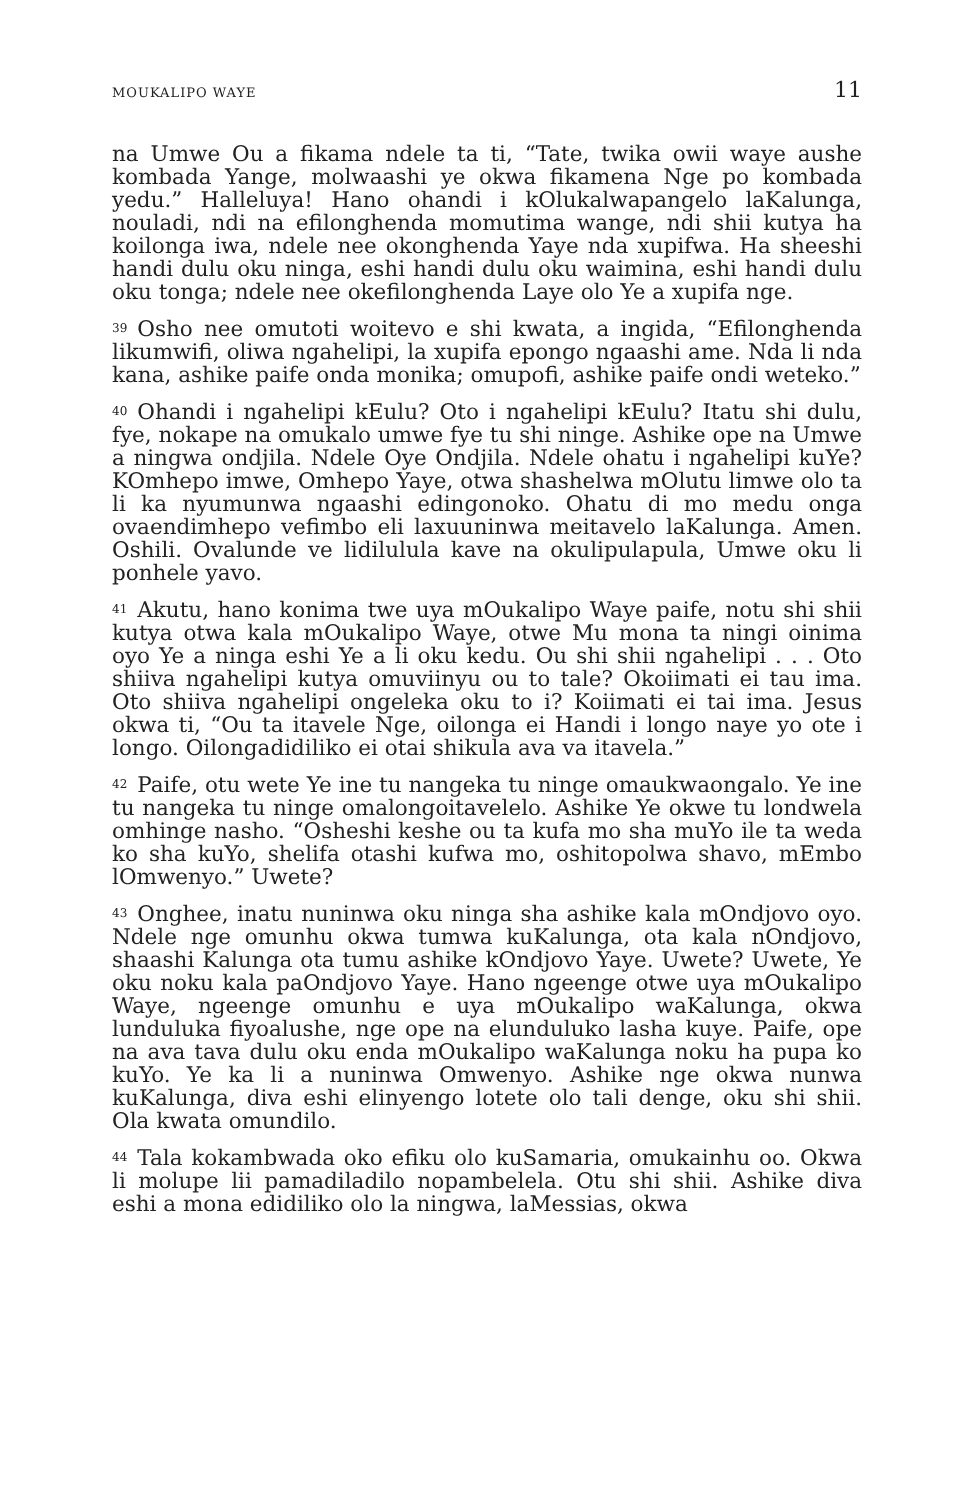MOUKALIPO WAYE 11
na Umwe Ou a fikama ndele ta ti, “Tate, twika owii waye aushe kombada Yange, molwaashi ye okwa fikamena Nge po kombada yedu.” Halleluya! Hano ohandi i kOlukalwapangelo laKalunga, nouladi, ndi na efilonghenda momutima wange, ndi shii kutya ha koilonga iwa, ndele nee okonghenda Yaye nda xupifwa. Ha sheeshi handi dulu oku ninga, eshi handi dulu oku waimina, eshi handi dulu oku tonga; ndele nee okefilonghenda Laye olo Ye a xupifa nge.
<sup>39</sup> Osho nee omutoti woitevo e shi kwata, a ingida, “Efilonghenda likumwifi, oliwa ngahelipi, la xupifa epongo ngaashi ame. Nda li nda kana, ashike paife onda monika; omupofi, ashike paife ondi weteko.”
<sup>40</sup> Ohandi i ngahelipi kEulu? Oto i ngahelipi kEulu? Itatu shi dulu, fye, nokape na omukalo umwe fye tu shi ninge. Ashike ope na Umwe a ningwa ondjila. Ndele Oye Ondjila. Ndele ohatu i ngahelipi kuYe? KOmhepo imwe, Omhepo Yaye, otwa shashelwa mOlutu limwe olo ta li ka nyumunwa ngaashi edingonoko. Ohatu di mo medu onga ovaendimhepo vefimbo eli laxuuninwa meitavelo laKalunga. Amen. Oshili. Ovalunde ve lidilulula kave na okulipulapula, Umwe oku li ponhele yavo.
<sup>41</sup> Akutu, hano konima twe uya mOukalipo Waye paife, notu shi shii kutya otwa kala mOukalipo Waye, otwe Mu mona ta ningi oinima oyo Ye a ninga eshi Ye a li oku kedu. Ou shi shii ngahelipi . . . Oto shiiva ngahelipi kutya omuviinyu ou to tale? Okoiimati ei tau ima. Oto shiiva ngahelipi ongeleka oku to i? Koiimati ei tai ima. Jesus okwa ti, “Ou ta itavele Nge, oilonga ei Handi i longo naye yo ote i longo. Oilongadidiliko ei otai shikula ava va itavela.”
<sup>42</sup> Paife, otu wete Ye ine tu nangeka tu ninge omaukwaongalo. Ye ine tu nangeka tu ninge omalongoitavelelo. Ashike Ye okwe tu londwela omhinge nasho. “Osheshi keshe ou ta kufa mo sha muYo ile ta weda ko sha kuYo, shelifa otashi kufwa mo, oshitopolwa shavo, mEmbo lOmwenyo.” Uwete?
<sup>43</sup> Onghee, inatu nuninwa oku ninga sha ashike kala mOndjovo oyo. Ndele nge omunhu okwa tumwa kuKalunga, ota kala nOndjovo, shaashi Kalunga ota tumu ashike kOndjovo Yaye. Uwete? Uwete, Ye oku noku kala paOndjovo Yaye. Hano ngeenge otwe uya mOukalipo Waye, ngeenge omunhu e uya mOukalipo waKalunga, okwa lunduluka fiyoalushe, nge ope na elunduluko lasha kuye. Paife, ope na ava tava dulu oku enda mOukalipo waKalunga noku ha pupa ko kuYo. Ye ka li a nuninwa Omwenyo. Ashike nge okwa nunwa kuKalunga, diva eshi elinyengo lotete olo tali denge, oku shi shii. Ola kwata omundilo.
<sup>44</sup> Tala kokambwada oko efiku olo kuSamaria, omukainhu oo. Okwa li molupe lii pamadiladilo nopambelela. Otu shi shii. Ashike diva eshi a mona edidiliko olo la ningwa, laMessias, okwa